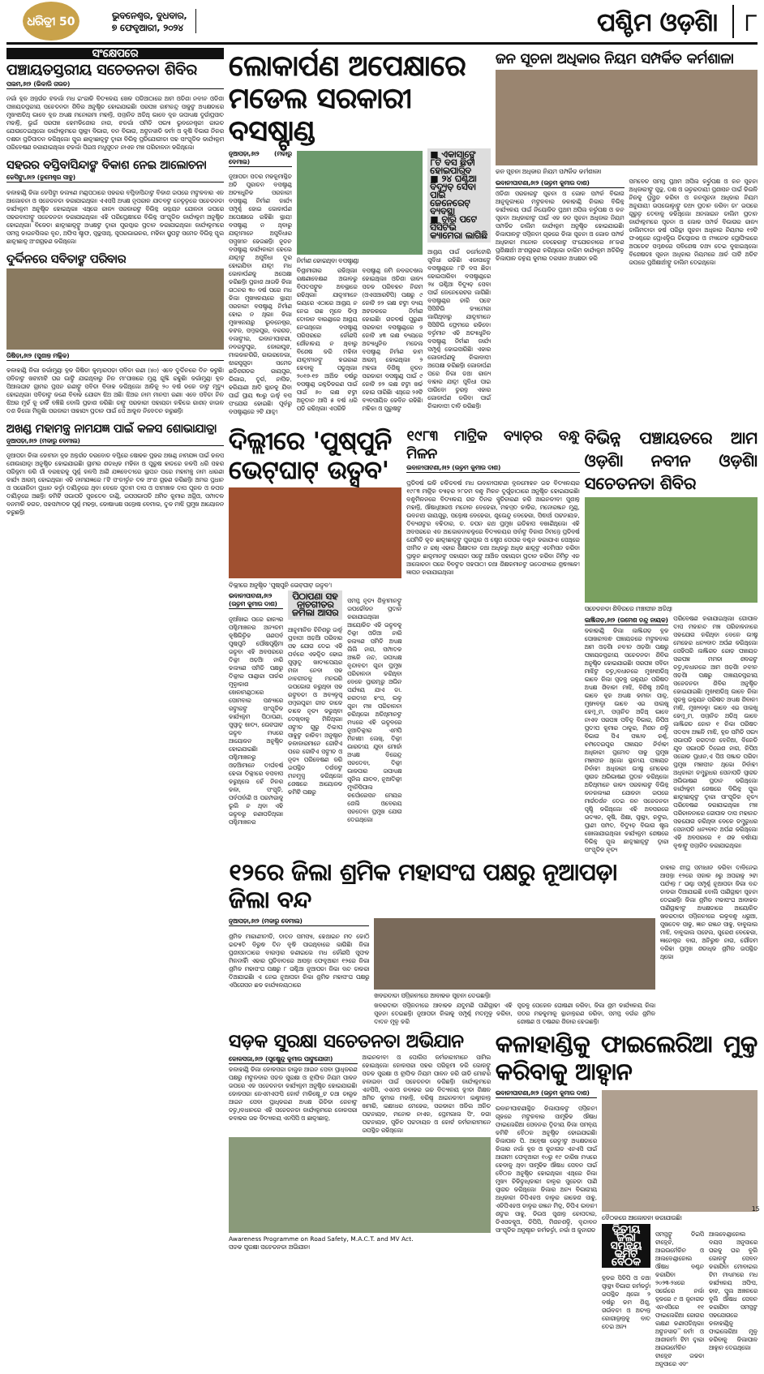ଧରିତ୍ରୀ 50
ଭୁବନେଶ୍ୱର, ବୁଧବାର,
୭ ଫେବୃଆରୀ, ୨୦୨୪
ପଶ୍ଚିମ ଓଡ଼ିଶା ୮
ସଂକ୍ଷେପରେ
ପଞ୍ଚାୟତସ୍ତରୀୟ ସଚେତନତା ଶିବିର
ପଲମ,୬।୨ (ଭିକାରି ଗଉଡ)
ନର୍ଲା ବ୍ଲକ ଅନ୍ତର୍ଗତ ଟକର୍ଲା ମଧ ଇଂରାଜି ବିଦ୍ୟାଳୟ ଖେଳ ପଡିଆଠାରେ ଆମ ଓଡିଶା ନବୀନ ଓଡିଶା ପଞ୍ଚାୟତସ୍ତରୀୟ ସଚେତନତା ଶିବିର ଅନୁଷ୍ଠିତ ହୋଇଯାଇଛି। ସରପଞ୍ଚ ରାମଚନ୍ଦ୍ର ସାହୁଙ୍କ ଅଧ୍ୟକ୍ଷତାରେ ମୁଖ୍ୟଅତିଥି ଭାବେ ବ୍ଲକ ଅଧ୍ୟକ୍ଷ ମନୋରମା ମହାନ୍ତି, ସମ୍ମାନିତ ଅତିଥି ଭାବେ ବ୍ଲକ ଉପାଧ୍ୟକ୍ଷ ଦୁର୍ଗାପ୍ରସାଦ ମହାନ୍ତି, ଭୁଇଁ ସରପଞ୍ଚ ହେମକିଶୋର ନାଗ, ଟକର୍ଲା ସମିତି ସଭ୍ୟା ଭୁବନେଶ୍ୱରୀ ରାଉତ ଯୋଗଦେଇଥିଲେ। କାର୍ଯ୍ୟକ୍ରମରେ ସ୍ୱାସ୍ଥ୍ୟ ବିଭାଗ, ବନ ବିଭାଗ, ଅଙ୍ଗନୱାଡି କର୍ମୀ ଓ କୃଷି ବିଭାଗ ନିଜର ଦକ୍ଷତା ପ୍ରତିପାଦନ କରିଥିଲେ। ସ୍କୁଲ ଛାତ୍ରୀଛାତ୍ରଙ୍କ ଦ୍ୱାରା ବିଭିନ୍ନ ପ୍ରତିଯୋଗୀତା ସହ ସାଂସ୍କୃତିକ କାର୍ଯ୍ୟକ୍ରମ ପରିବେଷଣ କରାଯାଇଥିଲା। ଟକର୍ଲା ପିଇଓ ମଧୁସୂଦନ ନାଏକ ମଞ୍ଚ ପରିଚାଳନା କରିଥିଲେ।
ସହରର ବସ୍ତିବାସିନ୍ଦାଙ୍କ ବିକାଶ ନେଇ ଆଲୋଚନା
କେସିଙ୍ଗା,୬।୨ (ଡୁମେଶ୍ୱର ସାହୁ)
କଳାହାଣ୍ଡି ଜିଲା କେସିଙ୍ଗା କଲ୍ୟାଣ ମଣ୍ଡପଠାରେ ସହରର ବସ୍ତିବାସିନ୍ଦାଙ୍କ ବିକାଶ ଉପରେ ମଙ୍ଗଳବାର ଏକ ଆଲୋଚନା ଓ ସଚେତନତା କରାଯାଇଥିଲା। ଏଏସସି ଅଧ୍ୟକ୍ଷ ନୃପରାଜ ଯାଦବଙ୍କ ନେତୃତ୍ୱରେ ସଚେତନତା କାର୍ଯ୍ୟକ୍ରମ ଅନୁଷ୍ଠିତ ହୋଇଥିଲା। ଏଥିରେ ରାଜ୍ୟ ସରକାରଙ୍କ ବିଭିନ୍ନ ଉନ୍ନୟନ ଯୋଜନା ଉପରେ ସହରବାସୀଙ୍କୁ ସଚେତନତା କରାଯାଇଥିଲା। ଏହି ପରିପ୍ରେକ୍ଷୀରେ ବିଭିନ୍ନ ସାଂସ୍କୃତିକ କାର୍ଯ୍ୟକ୍ରମ ଅନୁଷ୍ଠିତ ହୋଇଥିଲା। ବିଜେତା ଛାତ୍ରୀଛାତ୍ରଙ୍କୁ ଅଧ୍ୟକ୍ଷଙ୍କ ଦ୍ୱାରା ପୁରସ୍କାର ପ୍ରଦାନ କରାଯାଇଥିଲା। କାର୍ଯ୍ୟକ୍ରମରେ ସମସ୍ତ କାଉନସିଲର ବୃନ୍ଦ, ଅଫିସ ଷ୍ଟାଫ, ସ୍ୱଚ୍ଛସାଥି, ସୁପରଭାଇଜର, ମହିଳା ଗ୍ରୁପଙ୍କ ସମେତ ବିଭିନ୍ନ ସ୍କୁଲ ଛାତ୍ରୀଛାତ୍ର ଅଂଶଗ୍ରହଣ କରିଥିଲେ।
ଦୁର୍ଦ୍ଦିନରେ ସବିତାଙ୍କ ପରିବାର
ରିଷିଡ଼ା,୬।୨ (ସୁଶାନ୍ତ ମଲ୍ଲିକ)
କଳାହାଣ୍ଡି ଜିଲା କର୍ଲାମୁଣ୍ଡା ବ୍ଲକ ରିଷିଡା କୁମ୍ଭାରପଡ଼ା ସବିତା ରଣା (୪୦) ଏବେ ଦୁର୍ଦ୍ଦିନରେ ଦିନ କଟୁଛି। ସବିତାଙ୍କ ଖଟାମାଟି ଘର ଭାଙ୍ଗି ଯାଇଥିବାରୁ ନିଜ ମା'ପାଖରେ ମୁଣ୍ଡ ଗୁଞ୍ଜି ରହୁଛି। କର୍ଲାମୁଣ୍ଡା ବ୍ଲକ ସିଆଲଘାଟ ଗ୍ରାମର ପ୍ରସନ ରଣାଙ୍କୁ ସବିତା ବିବାହ କରିଥିଲେ। ଆଜିକୁ ୨୦ ବର୍ଷ ତଳେ ତାଙ୍କ ମୃତ୍ୟୁ ହୋଇଥିଲା। ସବିତାଙ୍କ ଜଣେ ବିବାହ ଯୋଗ୍ୟ ଝିଅ ଅଛି। ଝିଅର ନାମ ମାନସୀ ରଣା। ଏବେ ସବିତା ନିଜ ଝିଅର ମୁହଁ କୁ ଚାହିଁ ବଞ୍ଚିଛି ବୋଲି ପ୍ରକାଶ କରିଛି। ତାଙ୍କୁ ସରକାରୀ ସହାୟତା କହିଲେ ରାଶନ୍ ଚାଉଳ ଦଶ କିଲୋ ମିଳୁଛି। ସରକାରୀ ସାହାଯ୍ୟ ପ୍ରଦାନ ପାଇଁ ସେ ଆକୁଳ ନିବେଦନ କରୁଛନ୍ତି।
ଅଖଣ୍ଡ ମହାମନ୍ତ୍ର ନାମଯଜ୍ଞ ପାଇଁ କଳସ ଶୋଭାଯାତ୍ରା
ନୂଆପଡ଼ା,୬।୨ (ମକାରୁ ବେମାଲ)
ନୂଆପଡା ଜିଲା କୋମନା ବ୍ଲକ ଅନ୍ତର୍ଗତ ତରବୋଡ ବସ୍ତିରେ ଷୋହଳ ପ୍ରହର ଅଖଣ୍ଡ ନାମଯଜ୍ଞ ପାଇଁ କଳସ ଶୋଭାଯାତ୍ରା ଅନୁଷ୍ଠିତ ହୋଇଯାଇଛି। ଗ୍ରାମର ଶତାଧିକ ମହିଳା ଓ ପୁରୁଷ ହାତରେ କଳସି ଧରି ସହର ପରିକ୍ରମା କରି ଗାଁ ବରଝରକୁ ପୂର୍ଣ୍ଣ କଳସି ଆଣି ଯଜ୍ଞବେଦୀରେ ସ୍ଥାପନ ପରେ ମହାମନ୍ତ୍ର ନାମ ଧାରଣା କାର୍ଯ୍ୟ ଆରମ୍ଭ ହୋଇଥିଲା। ଏହି ନାମଯଜ୍ଞରେ ୮ଟି ସଂକୀର୍ତ୍ତନ ଦଳ ଅଂଶ ଗ୍ରହଣ କରିଛନ୍ତି। ଅମର ପ୍ରଧାନ ଓ ସରୋଜିନୀ ପ୍ରଧାନ କର୍ତ୍ତା ଦାୟିତ୍ୱରେ ଥିବା ବେଳେ ସୁଦାମ ଦାସ ଓ ସୀମାଞ୍ଚଳ ଦାସ ପୂଜକ ଓ ଜପକ ଦାୟିତ୍ୱରେ ଅଛନ୍ତି। କମିଟି ସଭାପତି ସୁକଦେବ ତାଣ୍ଡି, ଉପସଭାପତି ଅମିତ କୁମାର ଅଗ୍ରିଓ, ସମ୍ପାଦକ ବନମାଳି ଜଗତ, ସହସମ୍ପାଦକ ପୂର୍ଣ୍ଣ ମହନ୍ତା, କୋଷାଧ୍ୟକ୍ଷ ସନ୍ତୋଷ ବେମାଲ, ଦୁଜ ମାଝି ପ୍ରମୁଖ ଆୟୋଜନ କରୁଛନ୍ତି।
ଲୋକାର୍ପଣ ଅପେକ୍ଷାରେ ମଡେଲ ସରକାରୀ ବସଷ୍ଟାଣ୍ଡ
ନୂଆପଡ଼ା,୬।୨ (ମକାରୁ ବେମାଲ)
ନୂଆପଡା ସଦର ମହକୁମାସ୍ଥିତ ଅତି ପୁରାତନ ବସଷ୍ଟାଣ୍ଡ ଅତ୍ୟାଧୁନିକ ସରକାରୀ ବସଷ୍ଟାଣ୍ଡ ନିର୍ମାଣ କାର୍ଯ୍ୟ ସମ୍ପୂର୍ଣ୍ଣ ହୋଇ ଲୋକାର୍ପଣ ଅପେକ୍ଷାରେ ରହିଛି। ସ୍ଥାୟୀ ବସଷ୍ଟାଣ୍ଡ ନ ଥିବାରୁ ଯାତ୍ରୀମାନେ ଅସୁବିଧାର ସମ୍ମୁଖୀନ ହେଉଛନ୍ତି। ନୂତନ ବସଷ୍ଟାଣ୍ଡ କାର୍ଯ୍ୟକାରୀ ହେଲେ ଯାତ୍ରୀଙ୍କ ଅସୁବିଧା ଦୂର ହୋଇଯିବ। ଯାତ୍ରୀ ମଧ ଲୋକାର୍ପଣକୁ ଅପେକ୍ଷା କରିଛନ୍ତି। ପ୍ରକାଶ ଥାଉକି ଜିଲା ଗଠନର ୩୦ ବର୍ଷ ପରେ ମଧ ଜିଲା ମୁଖ୍ୟାଳୟରେ ସ୍ଥାୟୀ ସରକାରୀ ବସଷ୍ଟାଣ୍ଡ ନିର୍ମାଣ ହୋଇ ନ ଥିଲା। ଜିଲା ମୁଖ୍ୟାଳୟରୁ ଭୁବନେଶ୍ୱର, କଟକ, ସମ୍ବଲପୁର, ବରଗଡ଼, ବଲାଙ୍ଗୀର, ଭବାନୀପାଟଣା, ନବରଙ୍ଗପୁର, କୋରାପୁଟ, ମାଲକାନଗିରି, ରାଉରକେଲା, ଝାରସୁଗୁଡା ସମେତ ଛତିଶଗଡର ରାୟପୁର, ଭିଲାଇ, ଦୁର୍ଗ, ନାସିକ, ହରିୟାଣା ଆଦି ସ୍ଥାନକୁ ଯିବା ପାଇଁ ପ୍ରାୟ ୩୦ରୁ ଊର୍ଦ୍ଧ୍ୱ ବସ ସଂଯୋଗ ହୋଇଛି। ପୂର୍ବରୁ ବସଷ୍ଟାଣ୍ଡରେ ୨ଟି ଯାତ୍ରୀ
ନିର୍ମାଣ ହୋଇଥିବା ବସଷ୍ଟାଣ୍ଡ।
ବିଶ୍ରାମାଗାର ରହିଥିଲା। ରକ୍ଷଣାବେକ୍ଷଣ ଅଭାବରୁ ବିପଦସଙ୍କୁଳ ଅବସ୍ଥାରେ ରହିଥିଲା। ଯାତ୍ରୀମାନେ ଭୟରେ ଏଠାରେ ଆଶ୍ରୟ ନ ନେଇ ଗଛ ମୂଳେ କିମ୍ବା ଦୋକାନ ବାରଣ୍ଡାରେ ଆଶ୍ରୟ ନେଉଥିଲେ। ବସଷ୍ଟାଣ୍ଡ ପରିସରରେ କୌଣସି ଶୌଚାଳୟ ନ ଥିବାରୁ ବିଶେଷ କରି ମହିଳା ଯାତ୍ରୀମାନଙ୍କୁ ହଇରାଣ ହେବାକୁ ପଡୁଥିଲା। ୨୦୧୬-୧୭ ଆର୍ଥିକ ବର୍ଷରୁ ବସଷ୍ଟାଣ୍ଡ ଉନ୍ନତିକରଣ ପାଇଁ ପାଇଁ ୬୦ ଲକ୍ଷ ଟଙ୍କା ଅନୁଦାନ ଆସି ୫ ବର୍ଷ ଧରି ପଡି ରହିଥିଲା। ଏପରିକି
ବସଷ୍ଟାଣ୍ଡ ଜମି ଜବରଦଖଲ ହୋଇଥିଲା। ଓଡିଶା ରାଜ୍ୟ ସଡକ ପରିବହନ ନିଗମ (ଓଏସଆରଟିସି) ପକ୍ଷରୁ ୯ କୋଟି ୭୨ ଲକ୍ଷ ଟଙ୍କା ବ୍ୟୟ ଅଟକଳରେ ନିର୍ମାଣ ହୋଇଛି। ଗତବର୍ଷ ପୁରୁଣା ସରକାରୀ ବସଷ୍ଟାଣ୍ଡରେ ୭ କୋଟି ୪୩ ଲକ୍ଷ ବ୍ୟୟରେ ଅତ୍ୟାଧୁନିକ ମଡେଲ ବସଷ୍ଟାଣ୍ଡ ନିର୍ମାଣ କାମ ଆରମ୍ଭ ହୋଇଥିଲା। ୨ ମହଲା ବିଶିଷ୍ଟ ନୂତନ ସରକାରୀ ବସଷ୍ଟାଣ୍ଡ ପାଇଁ ୯ କୋଟି ୭୨ ଲକ୍ଷ ଟଙ୍କା ଖର୍ଚ୍ଚ ହୋଇ ସାରିଛି। ଏଥିରେ ୨୬ଟି ବ୍ୟବସାୟିକ କେବିନ ରହିଛି। ମହିଳା ଓ ପୁରୁଷଙ୍କ
■ ଏକାସାଙ୍ଗେ ୮ଟି ବସ ଛିଡା ହୋଇପାରିବ
■ ୨୪ ଘଣ୍ଟିଆ ବିଦ୍ୟୁତ୍ ସେବା ପାଇଁ ଜେନେରେଟ୍ ବ୍ୟବସ୍ଥା
■ ଚାରି ପଟେ ସିସିଟିଭି କ୍ୟାମେରା ଲାଗିଛି
ଆଶ୍ରୟ ପାଇଁ ଡର୍ମେଟୋରି ସୁବିଧା ରହିଛି। ଏକାସାଙ୍ଗେ ବସଷ୍ଟାଣ୍ଡରେ ୮ଟି ବସ ଛିଡା ହୋଇପାରିବ। ବସଷ୍ଟାଣ୍ଡରେ ୨୪ ଘଣ୍ଟିଆ ବିଦ୍ୟୁତ୍ ସେବା ପାଇଁ ଜେନେରେଟର ଲାଗିଛି। ବସଷ୍ଟାଣ୍ଡର ଚାରି ପଟେ ସିସିଟିଭି କ୍ୟାମେରା ଲାଗିଥିବାରୁ ଯାତ୍ରୀମାନେ ସିସିଟିଭି ଫ୍ରେମରେ ରହିବେ। ବର୍ତ୍ତମାନ ଏହି ଅତ୍ୟାଧୁନିକ ବସଷ୍ଟାଣ୍ଡ ନିର୍ମାଣ କାର୍ଯ୍ୟ ସମ୍ପୂର୍ଣ୍ଣ ହୋଇସାରିଛି। ଏହାର ଲୋକାର୍ପଣକୁ ଜିଲାବାସୀ ଅପେକ୍ଷା କରିଛନ୍ତି। ଲୋକାର୍ପଣ ପରେ ଜିଲା ତଥା ରାଜ୍ୟ ବାହାର ଯାତ୍ରୀ ସୁବିଧା ପାଇ ପାରିବେ। ତୁରନ୍ତ ଏହାର ଲୋକାର୍ପଣ କରିବା ପାଇଁ ଜିଲାବାସୀ ଦାବି କରିଛନ୍ତି।
ଜନ ସୂଚନା ଅଧିକାର ନିୟମ ସମ୍ପର୍କିତ କର୍ମଶାଳା
ଜନ ସୂଚନା ଅଧିକାର ନିୟମ ସମ୍ପର୍କିତ କର୍ମଶାଳା।
ଭବାନୀପାଟଣା,୬।୨ (ଉତ୍ତମ କୁମାର ଦାଶ)
ଓଡିଶା ସରକାରଙ୍କ ସୂଚନା ଓ ଲୋକ ସମ୍ପର୍କ ବିଭାଗ ଆନୁକୂଲ୍ୟରେ ମଙ୍ଗଳବାର କଳାହାଣ୍ଡି ଜିଲାର ବିଭିନ୍ନ କାର୍ଯ୍ୟାଳୟ ପାଇଁ ନିୟୋଜିତ ପ୍ରଥମ ଅପିଲ କର୍ତ୍ତୃପକ୍ଷ ଓ ଜନ ସୂଚନା ଅଧିକାରୀଙ୍କ ପାଇଁ ଏକ ଜନ ସୂଚନା ଅଧିକାର ନିୟମ ସମ୍ପର୍କିତ ତାଲିମ କାର୍ଯ୍ୟକ୍ରମ ଅନୁଷ୍ଠିତ ହୋଇଯାଇଛି। ଜିଲାପାଳଙ୍କ ସମ୍ମିଳନୀ ଗୃହରେ ଜିଲା ସୂଚନା ଓ ଲୋକ ସମ୍ପର୍କ ଅଧିକାରୀ ମନୋଜ ବେହେରାଙ୍କ ସଂଯୋଜନାରେ ୬୮ଜଣ ପ୍ରଶିକ୍ଷାର୍ଥୀ ଅଂଶଗ୍ରହଣ କରିଥିଲେ। ତାଲିମ କାର୍ଯ୍ୟକ୍ରମ ଅତିରିକ୍ତ ଜିଲାପାଳ ତନ୍ମୟ କୁମାର ଦରୱାନ ଅଧ୍ୟକ୍ଷତା କରି
ସମବେତ ସମସ୍ତ ପ୍ରଥମ ଅପିଲ କର୍ତ୍ତୃପକ୍ଷ ଓ ଜନ ସୂଚନା ଅଧିକାରୀଙ୍କୁ ସ୍ୱଚ୍ଛ, ଦକ୍ଷ ଓ ଉତ୍ତରଦାୟୀ ପ୍ରଶାସନ ପାଇଁ କିଭଳି ନିଜକୁ ପ୍ରସ୍ତୁତ କରିବା ଓ ଜନସୂଚନା ଅଧିକାର ନିୟମ ଅନୁଯାୟୀ ଉପଭୋକ୍ତାଙ୍କୁ ତଥ୍ୟ ପ୍ରଦାନ କରିବା ତା' ଉପରେ ଗୁରୁତ୍ୱ ଦେବାକୁ କହିଥିଲେ। ଅନଲାଇନ ତାଲିମ ପ୍ରଦାନ କାର୍ଯ୍ୟକ୍ରମରେ ସୂଚନା ଓ ଲୋକ ସମ୍ପର୍କ ବିଭାଗର ରାଜ୍ୟ ତାଲିମଦାତା ହର୍ଷ ପରିଚ୍ଛା ସୂଚନା ଅଧିକାର ନିୟମର ୧୭ଟି ଫଏଣ୍ଟରେ ପ୍ରୋଏକ୍ଟିଭ ଡିସ୍କୋଜର ଓ ମ୍ୟାନେଜ ପ୍ରୋଫିଲରେ ଅପଡେଟ ସମ୍ବନ୍ଧରେ ସବିଶେଷ ତଥ୍ୟ ଦେଇ ବୁଝାଇଥିଲେ। ବିଶେଷତଃ ସୂଚନା ଅଧିକାର ନିୟମରେ ଥାର୍ଡ ପାର୍ଟି ଅଡିଟ ଉପରେ ପ୍ରଶିକ୍ଷାର୍ଥୀଙ୍କୁ ତାଲିମ ଦେଇଥିଲେ।
ଦିଲ୍ଲୀରେ 'ପୁଷ୍‌ପୁନି ଭେଟ୍‌ଘାଟ୍ ଉତ୍ସବ'
ଦିଲ୍ଲୀରେ ଅନୁଷ୍ଠିତ 'ପୁଷ୍‌ପୁନି ଭେଟ୍‌ଘାଟ୍ ଉତ୍ସବ'।
ଭବାନୀପାଟଣା,୬।୨ (ଉତ୍ତମ କୁମାର ଦାଶ)
ନୂଆଁଖାଇ ପରେ ରାଜ୍ୟର ପଶ୍ଚିମାଞ୍ଚଳର ଅନ୍ୟତମ କୃଷିଭିତ୍ତିକ ଗଣପର୍ବ ପୁଷ୍‌ପୁନି ପୌଷପୂର୍ଣ୍ଣିମା ଉତ୍ସବ। ଏହି ଅବସରରେ ଦିଲ୍ଲୀ ଓଡ଼ିଆ ନାରି କଲ୍ୟାଣ ସମିତି ପକ୍ଷରୁ ଦିଲ୍ଲୀର ପାଣ୍ଡାରା ପାର୍କର ମୁକ୍ତାକାଶ ଖେଳାମଣ୍ଡଠାରେ ସୋମବାର ସନ୍ଧ୍ୟାରେ ରଙ୍ଗାରଙ୍ଗ ସାଂସ୍କୃତିକ କାର୍ଯ୍ୟକ୍ରମ ପିଠାପଣା, ସୁସ୍ୱାଦୁ ଖାଦ୍ୟ, ଭେଟଘାଟ ଉତ୍ସବ ମଧ୍ୟରେ ଆୟୋଜନ ଅନୁଷ୍ଠିତ ହୋଇଯାଇଛି। ପଶ୍ଚିମାଞ୍ଚଳରୁ ଓଡ଼ିଆମାନେ ଦୀର୍ଘବର୍ଷ ହେଲା ଦିଲ୍ଲୀରେ ବସବାସ କରୁଥିଲେ ହେଁ ନିଜର କଳା, ସଂସ୍କୃତି, ପର୍ବପର୍ବାଣି ଓ ପରମ୍ପରାକୁ ଭୁଲି ନ ଥିବା ଏହି ଉତ୍ସବରୁ ଜଣାପଡିଥିଲା। ପଶ୍ଚିମାଞ୍ଚଳର
ପିଠାପଣା ସହ ନାଚଗୀତର ଜମିଲା ଆସର
ଆନୁମାନିକ ଚିନିଶରୁ ଊର୍ଦ୍ଧ୍ୱ ପ୍ରବାସୀ ଓଡ଼ିଆ ପରିବାର ସହ ଯୋଗ ଦେଇ ଏହି ପର୍ବରେ ଏକତ୍ରିତ ହୋଇ ସୁସ୍ୱାଦୁ ଖାଦ୍ୟପେୟର ମଜା ନେବା ସହ ନାଚଗୀତକୁ ମନଭରି ଉପଭୋଗ କରୁଥିବା ସହ ରଙ୍ଗବତୀ ଓ ଅବ୍ୟକ୍ତସ୍ୱ ସମ୍ବଲପୁରୀ ଗୀତ ତାଳେ ତାଳେ ନୃତ୍ୟ କରୁଥିବା ଦେଖିବାକୁ ମିଳିଥିଲା। ସଙ୍ଗୀତ ଗୁରୁ ଦିଲୀପ ସାହୁଙ୍କ କାଜିବୀ ଅନୁଷ୍ଠାନ କଳାକାରମାନେ ଗୋଟିଏ ପରେ ଗୋଟିଏ ସଙ୍ଗୀତ ଓ ନୃତ୍ୟ ପରିବେଷଣ କରି ଉପସ୍ଥିତ ଦର୍ଶକଙ୍କ ମନମୁଗ୍ଧ କରିଥିଲେ। ଶେଷରେ ଆୟୋଜକ କମିଟି ପକ୍ଷରୁ
ସମସ୍ତ ନୃତ୍ୟ ଶିଳ୍ପୀମାନଙ୍କୁ ଉପଢୌକନ ପ୍ରଦାନ କରାଯାଇଥିଲା। ଆୟୋଜିତ ଏହି ଉତ୍ସବକୁ ଦିଲ୍ଲୀ ଓଡିଆ ନାରି କଲ୍ୟାଣ ସମିତି ଅଧ୍ୟକ୍ଷ ଲିଲି ନାଗ, ସମ୍ପାଦକ ଅଞ୍ଜଳି ନନ୍ଦ, ଉପାଧ୍ୟକ୍ଷ ବୃନ୍ଦାବତୀ ଗୁନା ପ୍ରମୁଖ ପରିଚାଳନା କରିଥିବା ବେଳେ ପ୍ରାରମ୍ଭରୁ ଅଭିନ ପର୍ଯ୍ୟାୟ ଯାଏ ଡା. ଜଗଦୀଶ ହଂସ, ଭକ୍ତ ଗୁନା ମଞ୍ଚ ପରିଚାଳନା କରିଥିଲେ। ଅତିଥିମାନଙ୍କ ମଧ୍ୟରେ ଏହି ଉତ୍ସବରେ ନୂଆଦିଲ୍ଲୀର ଏମପି ମିନାକ୍ଷୀ ଲେଖି, ଦିଲ୍ଲୀ ଭାରତୀୟ ଯୁବା ମୋର୍ଚ୍ଚା ଅଧ୍ୟକ୍ଷ ବିରେନ୍ଦ୍ର ସଚଦେବା, ଦିଲ୍ଲୀ ଭାଜପାର ଉପାଧ୍ୟକ୍ଷ ସୁନିଲ ଯାଦବ, ନୂଆଦିଲ୍ଲୀ ମ୍ୟୁନିସିପାଲ କର୍ପୋରେସନ ମେୟର ଶେଲି ଓବେରୟ ସଚଦେବା ପ୍ରମୁଖ ଯୋଗ ଦେଇଥିଲେ।
୧୯୮୩ ମାଟ୍ରିକ ବ୍ୟାଚ୍‌ର ବନ୍ଧୁ ମିଳନ
ଭବାନୀପାଟଣା,୬।୨ (ଉତ୍ତମ କୁମାର ଦାଶ)
ପ୍ରତିବର୍ଷ ଭଳି ଚଳିତବର୍ଷ ମଧ ଭବାନୀପାଟଣା ବ୍ରଜମୋହନ ଉଚ୍ଚ ବିଦ୍ୟାଳୟର ୧୯୮୩ ମାଟ୍ରିକ ବ୍ୟାଚ୍‌ର ୨୮ତମ ବନ୍ଧୁ ମିଳନ ଦୁର୍ଗୁଡ଼ାଠାରେ ଅନୁଷ୍ଠିତ ହୋଇଯାଇଛି। ବନ୍ଧୁମିଳନରେ ବିଦ୍ୟାଳୟ ଗତ ଦିନର ସ୍ମୃତିଚାରଣ କରି ଆଇନଜୀବୀ ସୁଶାନ୍ତ ମହାନ୍ତି, ଔଷଧିଆରଓ ମନୋଜ ବେହେରା, ମହମ୍ମଦ ଜାକିର, ମନୋରଞ୍ଜନ ମୁଣ୍ଡ, ଭବନାଥ ରାୟଗୁରୁ, ସନ୍ତୋଷ ବେହେରା, ଶୁଭେନ୍ଦୁ ବେହେରା, ସିଦ୍ଧାର୍ଥ ପଟ୍ଟନାୟକ, ଦିବ୍ୟଶଙ୍କର ବହିଦାର, ଡ. ତପନ ରଥ ପ୍ରମୁଖ ଇତିହାସ ବଖାଣିଥିଲେ। ଏହି ଅବସରରେ ଏକ ଆଲୋଚନାଚକ୍ରରେ ବିଦ୍ୟାଳୟର ସର୍ବାଙ୍ଗ ବିକାଶ ନିମନ୍ତେ ପ୍ରତିବର୍ଷ ଯେମିତି କୃତ ଛାତ୍ରୀଛାତ୍ରଙ୍କୁ ପୁରସ୍କାର ଓ ଷ୍ଟେସ ପେପର ବଣ୍ଟନ କରାଯାଏ। ସେଥିରେ ସୀମିତ ନ ରଖି ଏହାର ଶିକ୍ଷାଦାନ ତଥା ଅଧିକରୁ ଅଧିକ ଛାତ୍ରଙ୍କ ଏଡମିସନ କରିବା ପ୍ରାକ୍ତନ ଛାତ୍ରମାନଙ୍କ ସହାୟତା ସଙ୍ଗେ ଆର୍ଥିକ ସହାୟତା ପ୍ରଦାନ କରିବା ନିମିତ୍ତ ଏକ ଆଲୋଚନା ପରେ ବିବଙ୍ଗତ ସହପାଠୀ ତଥା ଶିକ୍ଷକମାନଙ୍କ ଉଦ୍ଦେଶ୍ୟରେ ଶ୍ରଦ୍ଧାଞ୍ଜଳୀ ଜ୍ଞାପନ କରାଯାଇଥିଲା।
ବିଭିନ୍ନ ପଞ୍ଚାୟତରେ ଆମ ଓଡ଼ିଶା ନବୀନ ଓଡ଼ିଶା ସଚେତନତା ଶିବିର
ସଚେତନତା ଶିବିରରେ ମଞ୍ଚାସୀନ ଅତିଥି।
ଲାଞ୍ଜିଗଡ଼,୬।୨ (ରମେଶ ଚନ୍ଦ୍ର ନାୟକ)
କଳାହାଣ୍ଡି ଜିଲା ଲାଞ୍ଜିଗଡ଼ ବ୍ଲକ ପୋଖରୀବନ୍ଧ ପଞ୍ଚାୟତରେ ମଙ୍ଗଳବାର ଆମ ଓଡ଼ିଶା ନବୀନ ଓଡ଼ିଶା ପକ୍ଷରୁ ପଞ୍ଚାୟତସ୍ତରୀୟ ସଚେତନତା ଶିବିର ଅନୁଷ୍ଠିତ ହୋଇଯାଇଛି। ସରପଞ୍ଚ ସବିତା ମାଝିଙ୍କ ତତ୍ତ୍ୱାବଧାନରେ ମୁଖ୍ୟଅତିଥି ଭାବେ ଜିଲା ସ୍ୱତନ୍ତ୍ର ଉନ୍ନୟନ ପରିଷଦ ଅଧ୍ୟକ୍ଷ ଶିବାଜୀ ମାଝି, ବିଶିଷ୍ଟ ଅତିଥି ଭାବେ ବ୍ଲକ ଅଧ୍ୟକ୍ଷ କମଳା ପାତ୍ର, ମୁଖ୍ୟବକ୍ତା ଭାବେ ଏଇ ସାଲଖୁ ହେମ୍ବ୍ରମ, ସମ୍ମାନିତ ଅତିଥି ଭାବେ ନାଏବ ସରପଞ୍ଚ ପବିତ୍ର ବିଭାର, ଜିପିଓ ପ୍ରଦୀପ କୁମାର ଠାକୁର, ମିଶନ ଶକ୍ତି ବିଭାଗ ସିଏ ସଞ୍ଜୀବ କର୍ଣ୍ଣ, ଚମ୍ପଦେଇପୁର ପଞ୍ଚାୟତ ନିର୍ବାହୀ ଅଧିକାରୀ ପ୍ରମୋଦ ସାହୁ ପ୍ରମୁଖ ମଞ୍ଚାସୀନ ଥିଲେ। ସ୍ଥାନୀୟ ପଞ୍ଚାୟତ ନିର୍ବାହୀ ଅଧିକାରୀ ଭୀଷ୍ମ ମେହେର ସ୍ୱାଗତ ଅଭିଭାଷଣ ପ୍ରଦାନ କରିଥିଲେ। ଅତିଥିମାନେ ରାଜ୍ୟ ସରକାରଙ୍କ ବିଭିନ୍ନ ଜନକଲ୍ୟାଣ ଯୋଜନା ଉପରେ ମାର୍ଗଦର୍ଶନ ଦେଇ ଜନ ସଚେତନତା ସୃଷ୍ଟି କରିଥିଲେ। ଏହି ଅବସରରେ ଉଦ୍ୟାନ, କୃଷି, ଶିକ୍ଷା, ସ୍ୱାସ୍ଥ୍ୟ, ଜଙ୍ଗଲ, ପ୍ରାଣୀ ସମ୍ପଦ, ବିଦ୍ୟୁତ୍ ବିଭାଗ ଷ୍ଟଲ ଖୋଲାଯାଇଥିଲା। କାର୍ଯ୍ୟକ୍ରମ ଶେଷରେ ବିଭିନ୍ନ ସ୍କୁଲ ଛାତ୍ରୀଛାତ୍ରଙ୍କ ଦ୍ୱାରା ସାଂସ୍କୃତିକ ନୃତ୍ୟ
ପରିବେଷଣ କରାଯାଇଥିଲା। ଗୋପାଳ ଦାସ ମହାନନ୍ଦ ମଞ୍ଚ ପରିଚାଳନାରେ ସହଯୋଗ କରିଥିବା ବେଳେ ଭୀଷ୍ମ ମେହେର ଧନ୍ୟବାଦ ଅର୍ପଣ କରିଥିଲେ। ସେହିପରି ଲାଞ୍ଜିଗଡ ରୋଡ଼ ପଞ୍ଚାୟତ ସରପଞ୍ଚ ମମତା ଶବରଙ୍କ ତତ୍ତ୍ୱାବଧାନରେ ଆମ ଓଡ଼ିଶା ନବୀନ ଓଡ଼ିଶା ପକ୍ଷରୁ ପଞ୍ଚାୟତସ୍ତରୀୟ ସଚେତନତା ଶିବିର ଅନୁଷ୍ଠିତ ହୋଇଯାଇଛି। ମୁଖ୍ୟଅତିଥି ଭାବେ ଜିଲା ସ୍ୱତନ୍ତ୍ର ଉନ୍ନୟନ ପରିଷଦ ଅଧ୍ୟକ୍ଷ ଶିବାଜୀ ମାଝି, ମୁଖ୍ୟବକ୍ତା ଭାବେ ଏଇ ସାଲଖୁ ହେମ୍ବ୍ରମ, ସମ୍ମାନିତ ଅତିଥି ଭାବେ ଲାଞ୍ଜିଗଡ ଜୋନ ୧ ଜିଲା ପରିଷଦ ସଦସ୍ୟା ଅଞ୍ଜଳି ମାଝି, ବ୍ଲକ ସମିତି ସଭ୍ୟ ସଭାପତି ଜଗଦୀଶ ବେନିଆ, ବିଜେଡି ଯୁବ ସଭାପତି ଦିଲେଶ ନାଗ, ଜିପିଓ ସରୋଜ ପ୍ରଧାନ,ଏ ପିଓ ସଞ୍ଜାତ ପରିଡା ପ୍ରମୁଖ ମଞ୍ଚାସୀନ ଥିଲେ। ନିର୍ବାହୀ ଅଧିକାରୀ ଡମ୍ବୁରୁଧର ସେନାପତି ସ୍ୱାଗତ ଅଭିଭାଷଣ ପ୍ରଦାନ କରିଥିଲେ। କାର୍ଯ୍ୟକ୍ରମ ଶେଷରେ ବିଭିନ୍ନ ସ୍କୁଲ ଛାତ୍ରୀଛାତ୍ରଙ୍କ ଦ୍ୱାରା ସାଂସ୍କୃତିକ ନୃତ୍ୟ ପରିବେଷଣ କରାଯାଇଥିଲା। ମଞ୍ଚ ପରିଚାଳନାରେ ଗୋପାଳ ଦାସ ମହାନନ୍ଦ ସହଯୋଗ କରିଥିବା ବେଳେ ଡମ୍ବୁରୁଧର ସେନାପତି ଧନ୍ୟବାଦ ଅର୍ପଣ କରିଥିଲେ। ଏହି ଅବସରରେ ୧ ଶହ ବର୍ଷୀୟା ବୃଦ୍ଧାଙ୍କୁ ସମ୍ମାନିତ କରାଯାଇଥିଲା।
୧୨ରେ ଜିଲା ଶ୍ରମିକ ମହାସଂଘ ପକ୍ଷରୁ ନୂଆପଡ଼ା ଜିଲା ବନ୍ଦ
ନୂଆପଡ଼ା,୬।୨ (ମକାରୁ ବେମାଲ)
ଶ୍ରମିକ ମାରାଣୀନୀତି, ଦାଦନ ସମସ୍ୟା, ହେଥାଇନ ମଦ କୋଠି ଇତ୍ୟାଦି ବିରୁଦ୍ଧ ଦିନ ବୃଦ୍ଧି ପାଉଥିବାରେ ଲାଗିଛି। ଜିଲା ପ୍ରଶାସନଠାରେ ବାରମ୍ବାର ଜଣାଇଲେ ମଧ କୌଣସି ସୁଫଳ ମିଳନାହିଁ। ଏହାର ପ୍ରତିବାଦରେ ଆସନ୍ତା ଫେବୃଆରୀ ୧୨ରେ ଜିଲା ଶ୍ରମିକ ମହାସଂଘ ପକ୍ଷରୁ ୮ ଘଣ୍ଟିଆ ନୂଆପଡା ଜିଲା ବନ୍ଦ ଡାକରା ଦିଆଯାଇଛି। ଏ ନେଇ ନୂଆପଡା ଜିଲା ଶ୍ରମିକ ମହାସଂଘ ପକ୍ଷରୁ ଏସିଗେସନ ଛକ କାର୍ଯ୍ୟାଳୟଠାରେ
ଖବରଦାତା ସମ୍ମିଳନୀରେ ଆବାହକ ସୂଚନା ଦେଉଛନ୍ତି।
ଖବରଦାତା ସମ୍ମିଳନୀରେ ଆବାହକ ଯଦୁମଣି ପାଣିଗ୍ରାହୀ ଏହି ସୂଚନା ଦେଇଛନ୍ତି। ନୂଆପଡା ଜିଲାକୁ ସମ୍ପୂର୍ଣ୍ଣ ମଦମୁକ୍ତ କରିବା, ଦାଦନ ମୁକ୍ତ କରି
ସ୍ୱତନ୍ତ୍ର ପେକେଜ ଘୋଷଣା କରିବା, ଜିଲା ଶ୍ରମ କାର୍ଯ୍ୟାଳୟ ଜିଲା ସଦର ମହକୁମାକୁ ସ୍ଥାନାନ୍ତରଣ କରିବା, ସମସ୍ତ ବର୍ଗର ଶ୍ରମିକ ଶୋଷଣ ଓ ଦଷଣର ଶିକାର ହେଉଛନ୍ତି।
ତାହାର ଶୀଘ୍ର ସମାଧାନ କରିବା ଦାବିନେଇ ଆସନ୍ତା ୧୨ରେ ସକାଳ ୬ରୁ ଅପରାହ୍ନ ୨ଟା ପର୍ଯ୍ୟନ୍ତ ୮ ଘଣ୍ଟା ସମ୍ପୂର୍ଣ୍ଣ ନୂଆପଡା ଜିଲା ବନ୍ଦ ଡାକରା ଦିଆଯାଇଛି ବୋଲି ପାଣିଗ୍ରାହୀ ସୂଚନା ଦେଇଛନ୍ତି। ଜିଲା ଶ୍ରମିକ ମହାସଂଘ ଆବାହକ ପାଣିଗ୍ରାହୀଙ୍କ ଅଧ୍ୟକ୍ଷତାରେ ଆୟୋଜିତ ଖବରଦାତା ସମ୍ମିଳନୀରେ ଭକ୍ତବନ୍ଧୁ ଧରୁଆ, ସୁଖଦେବ ସାହୁ, ଜ୍ଞାନ ରଞ୍ଜନ ସାହୁ, ବାବୁଲାଲ ମାଝି, ବାବୁଲାଲ ପଟେଲ, ସୁରେଶ ବେହେରା, ଜ୍ଞାନେଶ୍ୱର ବାଗ, ଅନିରୁଦ୍ଧ ନାଗ, ଗୌତମ ବରିହା ପ୍ରମୁଖ ଶତାଧିକ ଶ୍ରମିକ ଉପସ୍ଥିତ ଥିଲେ।
ସଡ଼କ ସୁରକ୍ଷା ସଚେତନତା ଅଭିଯାନ
କୋକସରା,୬।୨ (ପୁଷ୍ପେନ୍ଦ୍ର କୁମାର ପାଙ୍ଗଯୋଗୀ)
କଳାହାଣ୍ଡି ଜିଲା କୋକସରା ତାଲୁକ ଆଇନ ସେବା ପ୍ରାଧିକରଣ ପକ୍ଷରୁ ମଙ୍ଗଳବାର ସଡ଼କ ସୁରକ୍ଷା ଓ ଟ୍ରାଫିକ ନିୟମ ପାଳନ ଉପରେ ଏକ ସଚେତନତା କାର୍ଯ୍ୟକ୍ରମ ଅନୁଷ୍ଠିତ ହୋଇଯାଇଛି। କୋକସରା ଜେଏମଏଫସି କୋର୍ଟ ମାଜିଷ୍ଟ୍ରେଟ ତଥା ତାଲୁକ ଆଇନ ସେବା ପ୍ରାଧିକରଣ ଅଧ୍ୟକ୍ଷ ରିତିକା ଜେନାଙ୍କ ତତ୍ତ୍ୱାବଧାନରେ ଏହି ସଚେତନତା କାର୍ଯ୍ୟକ୍ରମରେ କୋକସରା ଜବାହର ଉଚ୍ଚ ବିଦ୍ୟାଳୟ ଏନସିସି ଓ ଛାତ୍ରୀଛାତ୍ର,
ଆଇନଜୀବୀ ଓ ପୋଲିସ କର୍ମଚାରୀମାନେ ସାମିଲ ହୋଇଥିଲେ। କୋକସରା ସହର ପରିକ୍ରମା କରି ଲୋକଙ୍କୁ ସଡକ ସୁରକ୍ଷା ଓ ଟ୍ରାଫିକ ନିୟମ ପାଳନ କରି ଗାଡି ମୋଟର ଚଳାଇବା ପାଇଁ ସଚେତନତା କରିଛନ୍ତି। କାର୍ଯ୍ୟକ୍ରମରେ ଏନସିସି, ଏଏନଓ ଜବାହର ଉଚ୍ଚ ବିଦ୍ୟାଳୟ କ୍ରୀଡା ଶିକ୍ଷକ ଅମିତ କୁମାର ମହାନ୍ତି, ବରିଷ୍ଠ ଆଇନଜୀବୀ ଲକ୍ଷ୍ମୀକାନ୍ତ ଖମାରି, ଲକ୍ଷୀଧର ମେହେର, ସରକାରୀ ଓକିଲ ଅଜିତ ପଟ୍ଟନାୟକ, ମନୋଜ ନାଏକ, ପ୍ରେମଲାଲ ସିଂ, ଜଗା ପଟ୍ଟନାୟକ, ସୁଜିତ ପଟ୍ଟନାୟକ ଓ କୋର୍ଟ କର୍ମଚାରୀମାନେ ଉପସ୍ଥିତ ରହିଥିଲେ।
Awareness Programme on Road Safety, M.A.C.T. and MV Act.
ସଡକ ସୁରକ୍ଷା ସଚେତନତା ଅଭିଯାନ।
କଳାହାଣ୍ଡିକୁ ଫାଇଲେରିଆ ମୁକ୍ତ କରିବାକୁ ଆହ୍ୱାନ
ଭବାନୀପାଟଣା,୬।୨ (ଉତ୍ତମ କୁମାର ଦାଶ)
ଭବାନୀପାଟଣାସ୍ଥିତ ଜିଲାପାଳଙ୍କ ସମ୍ମିଳନୀ ଗୃହରେ ମଙ୍ଗଳବାର ସାମୂହିକ ଔଷଧ ଫାଇଲେରିଆ ସେବନର ଦ୍ୱିତୀୟ ଜିଲା ସମନ୍ୱୟ କମିଟି ବୈଠକ ଅନୁଷ୍ଠିତ ହୋଇଯାଇଛି। ଜିଲାପାଳ ପି. ଅନ୍ୱେଷା ରେଡ୍ଡୀଙ୍କ ଅଧ୍ୟକ୍ଷତାରେ ଜିଲାର ନର୍ଲା ବ୍ଲକ ଓ ଜୁନାଗଡ ଏନଏସି ପାଇଁ ଆଗାମୀ ଫେବୃଆରୀ ୧୦ରୁ ୧୯ ତାରିଖ ମଧ୍ୟରେ ହେବାକୁ ଥିବା ସାମୂହିକ ଔଷଧ ସେବନ ପାଇଁ ବୈଠକ ଅନୁଷ୍ଠିତ ହୋଇଥିଲା। ଏଥିରେ ଜିଲା ମୁଖ୍ୟ ଚିକିତ୍ସାଧିକାରୀ ଡାକ୍ତର ସୁଚେତା ପାଣି ସ୍ୱାଗତ କରିଥିଲେ। ଜିଲାର ଅନ୍ୟ ବିଭାଗୀୟ ଅଧିକାରୀ ଡିପିଏଚଓ ଡାକ୍ତର ରାକେଶ ସାହୁ, ଏଡିପିଏଚଓ ଡାକ୍ତର ରଞ୍ଜନ ମିତ୍ର, ଡିପିଏ ଭବାନୀ ଶଙ୍କର ସାହୁ, ଡିଭଓ ସୁଶାନ୍ତ ଚୋପଦାର, ଡିଏସଡବ୍ଲୁଓ, ଡିପିସି, ମିଶନଶକ୍ତି, ବୃନ୍ଦାବନ ସାଂସ୍କୃତିକ ଅନୁଷ୍ଠାନ କର୍ମକର୍ତ୍ତା, ନର୍ଲା ଓ ଜୁନାଗଡ
ବୈଠକରେ ଆଲୋଚନା କରାଯାଉଛି।
ଦ୍ୱିତୀୟ ଜିଲା ସମନ୍ୱୟ କମିଟି ବୈଠକ
ବ୍ଲକର ସିଡିପି ଓ ତଥା ସ୍ୱାସ୍ଥ୍ୟ ବିଭାଗ କର୍ମକର୍ତ୍ତା ଉପସ୍ଥିତ ଥିଲେ। ୨ ବର୍ଷରୁ କମ ଶିଶୁ, ଗର୍ଭବତୀ ଓ ଅତ୍ୟନ୍ତ ରୋଗାକ୍ରାନ୍ତକୁ ବାଦ ଦେଇ ଅନ୍ୟ
ସମସ୍ତଙ୍କୁ ଡିଇସି ଟାବ୍ଲେଟ, ଆଇଭର୍ମେକିନ ଓ ଆଲବେଣ୍ଡାଜୋଲ ଔଷଧ ବଣ୍ଟନ କରାଯିବ। ୨୦୨୩-୨୪ରେ ସର୍ଭେରେ ନର୍ଲା ବ୍ଲକରେ ୯ ଓ ଜୁନାଗଡ ଏନଏସିରେ ୧୧ ଫାଇଲେରିଆ ରୋଗର ଲକ୍ଷଣ ଜଣାପଡିଥିଲା। ଅଙ୍ଗନୱାଡ଼ି କର୍ମୀ ଓ ଆଶାକର୍ମୀ ଟିମ ଦ୍ୱାରା ଆଇଭର୍ମେକିନ ଟାବ୍ଲେଟ ଉଚ୍ଚତା ଅନୁସାରେ ଏବଂ
ଆଲବେଣ୍ଡାଜୋଲ ବୟସ ଅନୁସାରେ ଘରକୁ ଘର ବୁଲି ଲୋକଙ୍କୁ ସେବନ କରାଯିବ। ମୋବାଇଲ ଟିମ ମାଧ୍ୟମରେ ମଧ କାର୍ଯ୍ୟାଳୟ ଅଫିସ, ହାଟ, ସ୍କୁଲ ଅଞ୍ଚଳରେ ବୁଲି ଔଷଧ ସେବନ କରାଯିବ। ସମସ୍ତଙ୍କ ସହଯୋଗରେ କଳାହାଣ୍ଡିକୁ ଫାଇଲେରିଆ ମୁକ୍ତ କରିବାକୁ ଜିଲାପାଳ ଆହ୍ୱାନ ଦେଇଥିଲେ।
15